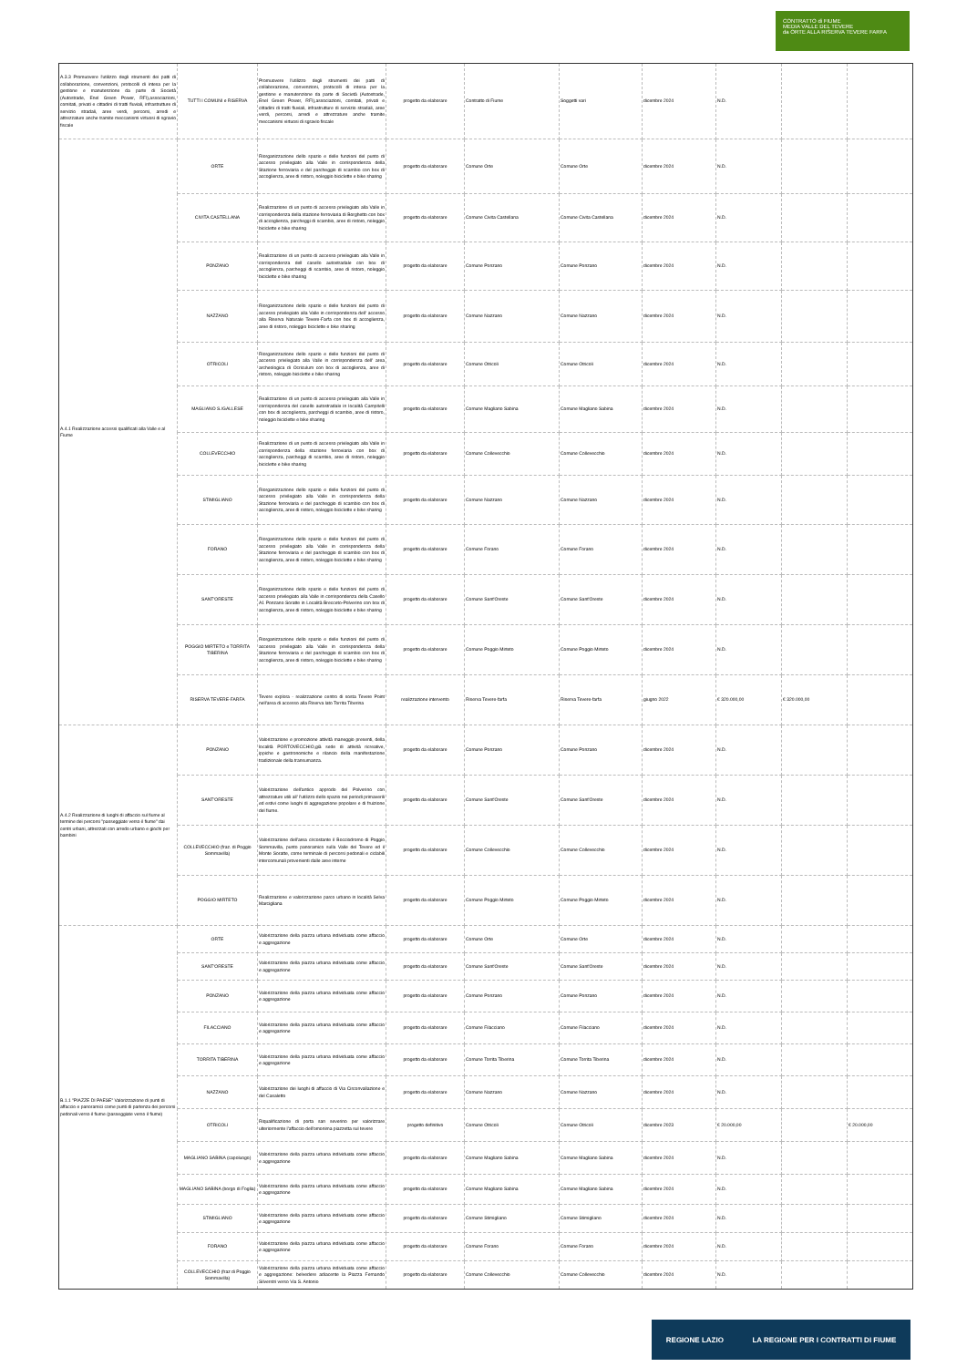CONTRATTO di FIUME
MEDIA VALLE DEL TEVERE
da ORTE ALLA RISERVA TEVERE FARFA
| A.3.3 Promuovere l'utilizzo degli strumenti dei patti di collaborazione, convenzioni, protocolli di intesa per la gestione e manutenzione da parte di Società (Autostrade, Enel Green Power, RFI),associazioni, comitati, privati e cittadini di tratti fluviali, infrastrutture di servizio stradali, aree verdi, percorsi, arredi e attrezzature anche tramite meccanismi virtuosi di sgravio fiscale | TUTTI I COMUNI e RISERVA | Promuovere l'utilizzo degli strumenti dei patti di collaborazione, convenzioni, protocolli di intesa per la gestione e manutenzione da parte di Società (Autostrade, Enel Green Power, RFI),associazioni, comitati, privati e cittadini di tratti fluviali, infrastrutture di servizio stradali, aree verdi, percorsi, arredi e attrezzature anche tramite meccanismi virtuosi di sgravio fiscale | progetto da elaborare | Contratto di Fiume | Soggetti vari | dicembre 2024 | N.D. | | |
| A.4.1 Realizzazione accessi qualificati alla Valle e al Fiume | ORTE | Riorganizzazione dello spazio e delle funzioni del punto di accesso privilegiato alla Valle in corrispondenza della Stazione ferroviaria e del parcheggio di scambio con box di accoglienza, aree di ristoro, noleggio biciclette e bike sharing | progetto da elaborare | Comune Orte | Comune Orte | dicembre 2024 | N.D. | | |
| | CIVITA CASTELLANA | Realizzazione di un punto di accesso privilegiato alla Valle in corrispondenza della stazione ferroviaria di Borghetto con box di accoglienza, parcheggi di scambio, aree di ristoro, noleggio biciclette e bike sharing | progetto da elaborare | Comune Civita Castellana | Comune Civita Castellana | dicembre 2024 | N.D. | | |
| | PONZANO | Realizzazione di un punto di accesso privilegiato alla Valle in corrispondenza dell casello autostradale con box di accoglienza, parcheggi di scambio, aree di ristoro, noleggio biciclette e bike sharing | progetto da elaborare | Comune Ponzano | Comune Ponzano | dicembre 2024 | N.D. | | |
| | NAZZANO | Riorganizzazione dello spazio e delle funzioni del punto di accesso privilegiato alla Valle in corrispondenza dell' accesso alla Riserva Naturale Tevere-Farfa con box di accoglienza, aree di ristoro, noleggio biciclette e bike sharing | progetto da elaborare | Comune Nazzano | Comune Nazzano | dicembre 2024 | N.D. | | |
| | OTRICOLI | Riorganizzazione dello spazio e delle funzioni del punto di accesso privilegiato alla Valle in corrispondenza dell' area archeologica di Ocriculum con box di accoglienza, aree di ristoro, noleggio biciclette e bike sharing | progetto da elaborare | Comune Otricoli | Comune Otricoli | dicembre 2024 | N.D. | | |
| | MAGLIANO S./GALLESE | Realizzazione di un punto di accesso privilegiato alla Valle in corrispondenza del casello autostradale in località Campitelli con box di accoglienza, parcheggi di scambio, aree di ristoro, noleggio biciclette e bike sharing | progetto da elaborare | Comune Magliano Sabina | Comune Magliano Sabina | dicembre 2024 | N.D. | | |
| | COLLEVECCHIO | Realizzazione di un punto di accesso privilegiato alla Valle in corrispondenza della stazione ferroviaria con box di accoglienza, parcheggi di scambio, aree di ristoro, noleggio biciclette e bike sharing | progetto da elaborare | Comune Collevecchio | Comune Collevecchio | dicembre 2024 | N.D. | | |
| | STIMIGLIANO | Riorganizzazione dello spazio e delle funzioni del punto di accesso privilegiato alla Valle in corrispondenza della Stazione ferroviaria e del parcheggio di scambio con box di accoglienza, aree di ristoro, noleggio biciclette e bike sharing | progetto da elaborare | Comune Nazzano | Comune Nazzano | dicembre 2024 | N.D. | | |
| | FORANO | Riorganizzazione dello spazio e delle funzioni del punto di accesso privilegiato alla Valle in corrispondenza della Stazione ferroviaria e del parcheggio di scambio con box di accoglienza, aree di ristoro, noleggio biciclette e bike sharing | progetto da elaborare | Comune Forano | Comune Forano | dicembre 2024 | N.D. | | |
| | SANT'ORESTE | Riorganizzazione dello spazio e delle funzioni del punto di accesso privilegiato alla Valle in corrispondenza della Casello A1 Ponzano Soratte in Località Brecceto-Polverino con box di accoglienza, aree di ristoro, noleggio biciclette e bike sharing | progetto da elaborare | Comune Sant'Oreste | Comune Sant'Oreste | dicembre 2024 | N.D. | | |
| | POGGIO MIRTETO e TORRITA TIBERINA | Riorganizzazione dello spazio e delle funzioni del punto di accesso privilegiato alla Valle in corrispondenza della Stazione ferroviaria e del parcheggio di scambio con box di accoglienza, aree di ristoro, noleggio biciclette e bike sharing | progetto da elaborare | Comune Poggio Mirteto | Comune Poggio Mirteto | dicembre 2024 | N.D. | | |
| | RISERVA TEVERE-FARFA | Tevere explora - realizzazione centro di sosta Tevere Point nell'area di accesso alla Riserva lato Torrita Tiberina | realizzazione intervento | Riserva Tevere-farfa | Riserva Tevere-farfa | giugno 2022 | € 320.000,00 | € 320.000,00 | |
| A.4.2 Realizzazione di luoghi di affaccio sul fiume al termine dei percorsi "passeggiate verso il fiume" dai centri urbani, attrezzati con arredo urbano e giochi per bambini | PONZANO | Valorizzazione e promozione attività maneggio presenti, della località PORTOVECCHIO,già sede di attività ricreative, ippiche e gastronomiche e rilancio della manifestazione tradizionale della transumanza. | progetto da elaborare | Comune Ponzano | Comune Ponzano | dicembre 2024 | N.D. | | |
| | SANT'ORESTE | Valorizzazione dell'antico approdo del Polverino con attrezzature utili all' l'utilizzo dello spazio nei periodi primaverili ed estivi come luoghi di aggregazione popolare e di fruizione del fiume. | progetto da elaborare | Comune Sant'Oreste | Comune Sant'Oreste | dicembre 2024 | N.D. | | |
| | COLLEVECCHIO (fraz. di Poggio Sommavilla) | Valorizzazione dell'area circostante il Bocciodromo di Poggio Sommavilla, punto panoramico sulla Valle del Tevere ed il Monte Soratte, come terminale di percorsi pedonali e ciclabili intercomunali provenienti dalle aree interne | progetto da elaborare | Comune Collevecchio | Comune Collevecchio | dicembre 2024 | N.D. | | |
| | POGGIO MIRTETO | Realizzazione e valorizzazione parco urbano in località Selva Marcigliana | progetto da elaborare | Comune Poggio Mirteto | Comune Poggio Mirteto | dicembre 2024 | N.D. | | |
| B.1.1 "PIAZZE DI PAESE" Valorizzazione di punti di affaccio e panoramici come punti di partenza dei percorsi pedonali verso il fiume (passeggiate verso il fiume) | ORTE | Valorizzazione della piazza urbana individuata come affaccio e aggregazione | progetto da elaborare | Comune Orte | Comune Orte | dicembre 2024 | N.D. | | |
| | SANT'ORESTE | Valorizzazione della piazza urbana individuata come affaccio e aggregazione | progetto da elaborare | Comune Sant'Oreste | Comune Sant'Oreste | dicembre 2024 | N.D. | | |
| | PONZANO | Valorizzazione della piazza urbana individuata come affaccio e aggregazione | progetto da elaborare | Comune Ponzano | Comune Ponzano | dicembre 2024 | N.D. | | |
| | FILACCIANO | Valorizzazione della piazza urbana individuata come affaccio e aggregazione | progetto da elaborare | Comune Filacciano | Comune Filacciano | dicembre 2024 | N.D. | | |
| | TORRITA TIBERINA | Valorizzazione della piazza urbana individuata come affaccio e aggregazione | progetto da elaborare | Comune Torrita Tiberina | Comune Torrita Tiberina | dicembre 2024 | N.D. | | |
| | NAZZANO | Valorizzazione dei luoghi di affaccio di Via Circonvallazione e del Casaletto | progetto da elaborare | Comune Nazzano | Comune Nazzano | dicembre 2024 | N.D. | | |
| | OTRICOLI | Riqualificazione di porta san severino per valorizzare ulteriormente l'affaccio dell'omonima piazzetta sul tevere | progetto definitivo | Comune Otricoli | Comune Otricoli | dicembre 2023 | € 20.000,00 | | € 20.000,00 |
| | MAGLIANO SABINA (capoluogo) | Valorizzazione della piazza urbana individuata come affaccio e aggregazione | progetto da elaborare | Comune Magliano Sabina | Comune Magliano Sabina | dicembre 2024 | N.D. | | |
| | MAGLIANO SABINA (borgo di Foglia) | Valorizzazione della piazza urbana individuata come affaccio e aggregazione | progetto da elaborare | Comune Magliano Sabina | Comune Magliano Sabina | dicembre 2024 | N.D. | | |
| | STIMIGLIANO | Valorizzazione della piazza urbana individuata come affaccio e aggregazione | progetto da elaborare | Comune Stimigliano | Comune Stimigliano | dicembre 2024 | N.D. | | |
| | FORANO | Valorizzazione della piazza urbana individuata come affaccio e aggregazione | progetto da elaborare | Comune Forano | Comune Forano | dicembre 2024 | N.D. | | |
| | COLLEVECCHIO (fraz di Poggio Sommavilla) | Valorizzazione della piazza urbana individuata come affaccio e aggregazione: belvedere adiacente la Piazza Fernando Silverstri verso Via S. Antonio | progetto da elaborare | Comune Collevecchio | Comune Collevecchio | dicembre 2024 | N.D. | | |
REGIONE LAZIO LA REGIONE PER I CONTRATTI DI FIUME